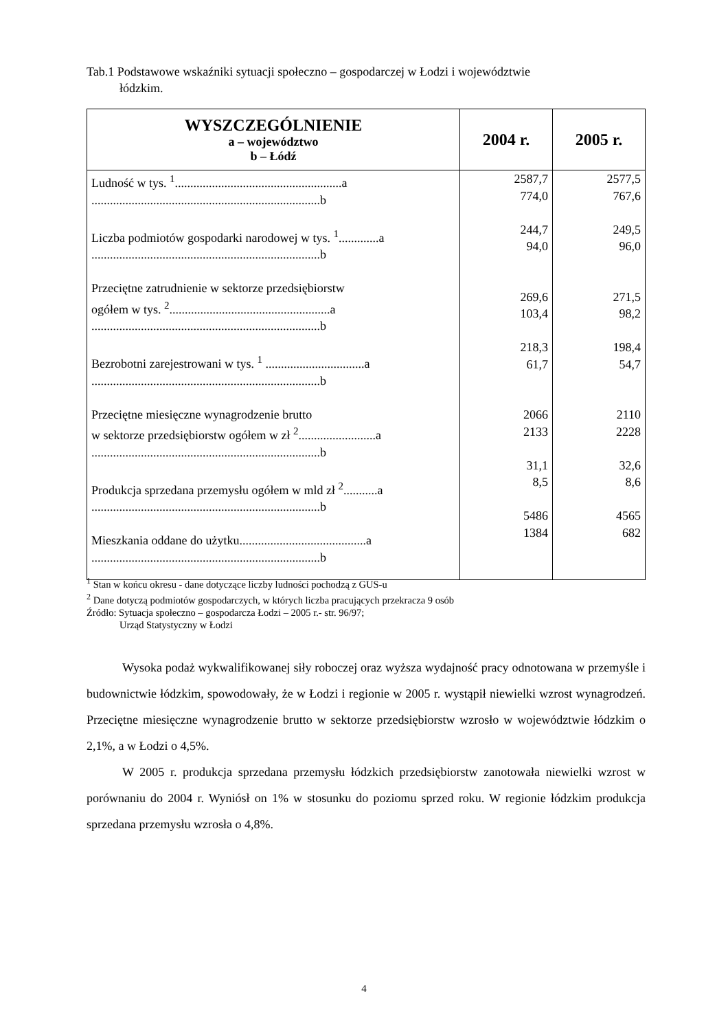Tab.1 Podstawowe wskaźniki sytuacji społeczno – gospodarczej w Łodzi i województwie
łódzkim.
| WYSZCZEGÓLNIENIE a – województwo b – Łódź | 2004 r. | 2005 r. |
| --- | --- | --- |
| Ludność w tys. <sup>1</sup>......................................................a ..........................................................................b Liczba podmiotów gospodarki narodowej w tys. <sup>1</sup>.............a ..........................................................................b Przeciętne zatrudnienie w sektorze przedsiębiorstw ogółem w tys. <sup>2</sup>....................................................a ..........................................................................b Bezrobotni zarejestrowani w tys. <sup>1</sup> ................................a ..........................................................................b Przeciętne miesięczne wynagrodzenie brutto w sektorze przedsiębiorstw ogółem w zł <sup>2</sup>.........................a ..........................................................................b Produkcja sprzedana przemysłu ogółem w mld zł <sup>2</sup>...........a ..........................................................................b Mieszkania oddane do użytku.........................................a ..........................................................................b | 2587,7 774,0 244,7 94,0 269,6 103,4 218,3 61,7 2066 2133 31,1 8,5 5486 1384 | 2577,5 767,6 249,5 96,0 271,5 98,2 198,4 54,7 2110 2228 32,6 8,6 4565 682 |
<sup>1</sup> Stan w końcu okresu - dane dotyczące liczby ludności pochodzą z GUS-u
<sup>2</sup> Dane dotyczą podmiotów gospodarczych, w których liczba pracujących przekracza 9 osób
Źródło: Sytuacja społeczno – gospodarcza Łodzi – 2005 r.- str. 96/97;
Urząd Statystyczny w Łodzi
Wysoka podaż wykwalifikowanej siły roboczej oraz wyższa wydajność pracy odnotowana w przemyśle i budownictwie łódzkim, spowodowały, że w Łodzi i regionie w 2005 r. wystąpił niewielki wzrost wynagrodzeń. Przeciętne miesięczne wynagrodzenie brutto w sektorze przedsiębiorstw wzrosło w województwie łódzkim o 2,1%, a w Łodzi o 4,5%.
W 2005 r. produkcja sprzedana przemysłu łódzkich przedsiębiorstw zanotowała niewielki wzrost w porównaniu do 2004 r. Wyniósł on 1% w stosunku do poziomu sprzed roku. W regionie łódzkim produkcja sprzedana przemysłu wzrosła o 4,8%.
4